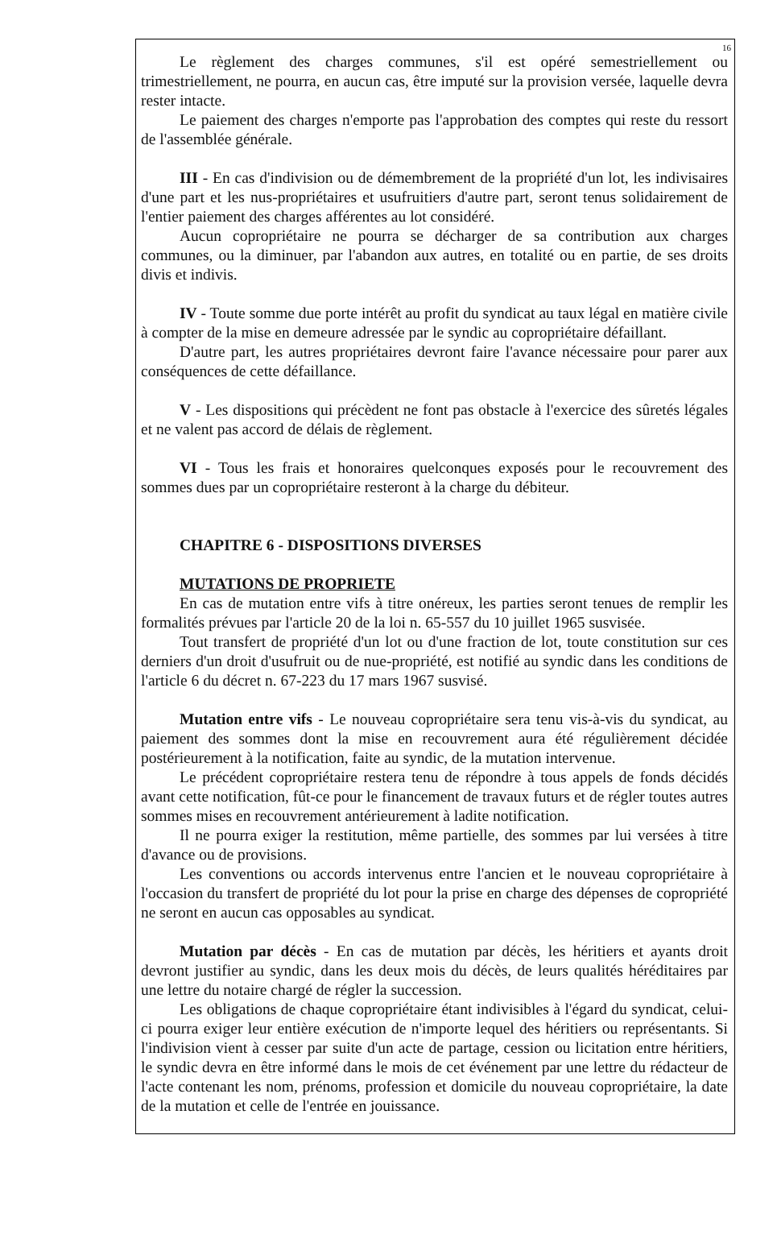16
Le règlement des charges communes, s'il est opéré semestriellement ou trimestriellement, ne pourra, en aucun cas, être imputé sur la provision versée, laquelle devra rester intacte.
Le paiement des charges n'emporte pas l'approbation des comptes qui reste du ressort de l'assemblée générale.
III - En cas d'indivision ou de démembrement de la propriété d'un lot, les indivisaires d'une part et les nus-propriétaires et usufruitiers d'autre part, seront tenus solidairement de l'entier paiement des charges afférentes au lot considéré.
Aucun copropriétaire ne pourra se décharger de sa contribution aux charges communes, ou la diminuer, par l'abandon aux autres, en totalité ou en partie, de ses droits divis et indivis.
IV - Toute somme due porte intérêt au profit du syndicat au taux légal en matière civile à compter de la mise en demeure adressée par le syndic au copropriétaire défaillant.
D'autre part, les autres propriétaires devront faire l'avance nécessaire pour parer aux conséquences de cette défaillance.
V - Les dispositions qui précèdent ne font pas obstacle à l'exercice des sûretés légales et ne valent pas accord de délais de règlement.
VI - Tous les frais et honoraires quelconques exposés pour le recouvrement des sommes dues par un copropriétaire resteront à la charge du débiteur.
CHAPITRE 6 - DISPOSITIONS DIVERSES
MUTATIONS DE PROPRIETE
En cas de mutation entre vifs à titre onéreux, les parties seront tenues de remplir les formalités prévues par l'article 20 de la loi n. 65-557 du 10 juillet 1965 susvisée.
Tout transfert de propriété d'un lot ou d'une fraction de lot, toute constitution sur ces derniers d'un droit d'usufruit ou de nue-propriété, est notifié au syndic dans les conditions de l'article 6 du décret n. 67-223 du 17 mars 1967 susvisé.
Mutation entre vifs - Le nouveau copropriétaire sera tenu vis-à-vis du syndicat, au paiement des sommes dont la mise en recouvrement aura été régulièrement décidée postérieurement à la notification, faite au syndic, de la mutation intervenue.
Le précédent copropriétaire restera tenu de répondre à tous appels de fonds décidés avant cette notification, fût-ce pour le financement de travaux futurs et de régler toutes autres sommes mises en recouvrement antérieurement à ladite notification.
Il ne pourra exiger la restitution, même partielle, des sommes par lui versées à titre d'avance ou de provisions.
Les conventions ou accords intervenus entre l'ancien et le nouveau copropriétaire à l'occasion du transfert de propriété du lot pour la prise en charge des dépenses de copropriété ne seront en aucun cas opposables au syndicat.
Mutation par décès - En cas de mutation par décès, les héritiers et ayants droit devront justifier au syndic, dans les deux mois du décès, de leurs qualités héréditaires par une lettre du notaire chargé de régler la succession.
Les obligations de chaque copropriétaire étant indivisibles à l'égard du syndicat, celui-ci pourra exiger leur entière exécution de n'importe lequel des héritiers ou représentants. Si l'indivision vient à cesser par suite d'un acte de partage, cession ou licitation entre héritiers, le syndic devra en être informé dans le mois de cet événement par une lettre du rédacteur de l'acte contenant les nom, prénoms, profession et domicile du nouveau copropriétaire, la date de la mutation et celle de l'entrée en jouissance.